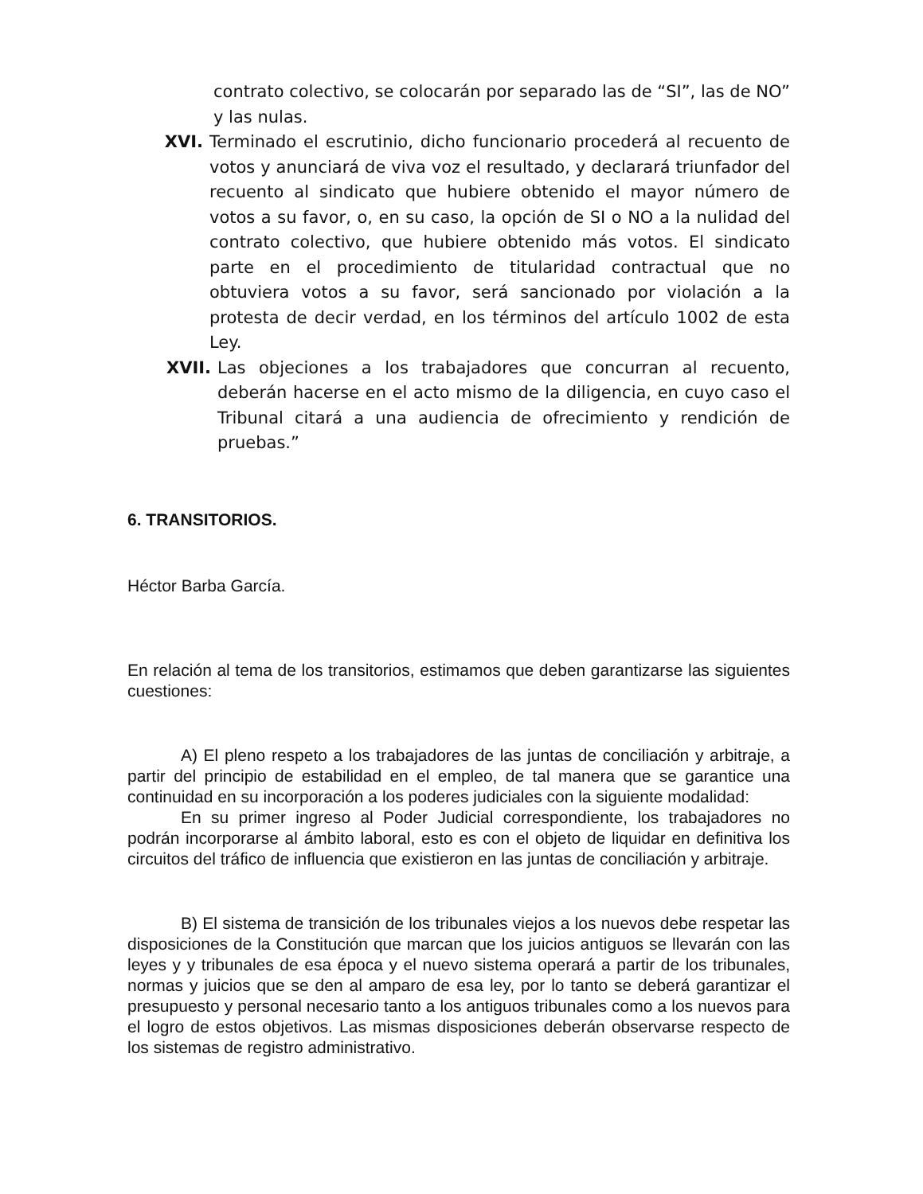contrato colectivo, se colocarán por separado las de “SI”, las de NO” y las nulas.
XVI. Terminado el escrutinio, dicho funcionario procederá al recuento de votos y anunciará de viva voz el resultado, y declarará triunfador del recuento al sindicato que hubiere obtenido el mayor número de votos a su favor, o, en su caso, la opción de SI o NO a la nulidad del contrato colectivo, que hubiere obtenido más votos. El sindicato parte en el procedimiento de titularidad contractual que no obtuviera votos a su favor, será sancionado por violación a la protesta de decir verdad, en los términos del artículo 1002 de esta Ley.
XVII. Las objeciones a los trabajadores que concurran al recuento, deberán hacerse en el acto mismo de la diligencia, en cuyo caso el Tribunal citará a una audiencia de ofrecimiento y rendición de pruebas.”
6. TRANSITORIOS.
Héctor Barba García.
En relación al tema de los transitorios, estimamos que deben garantizarse las siguientes cuestiones:
A) El pleno respeto a los trabajadores de las juntas de conciliación y arbitraje, a partir del principio de estabilidad en el empleo, de tal manera que se garantice una continuidad en su incorporación a los poderes judiciales con la siguiente modalidad:
En su primer ingreso al Poder Judicial correspondiente, los trabajadores no podrán incorporarse al ámbito laboral, esto es con el objeto de liquidar en definitiva los circuitos del tráfico de influencia que existieron en las juntas de conciliación y arbitraje.
B) El sistema de transición de los tribunales viejos a los nuevos debe respetar las disposiciones de la Constitución que marcan que los juicios antiguos se llevarán con las leyes y y tribunales de esa época y el nuevo sistema operará a partir de los tribunales, normas y juicios que se den al amparo de esa ley, por lo tanto se deberá garantizar el presupuesto y personal necesario tanto a los antiguos tribunales como a los nuevos para el logro de estos objetivos. Las mismas disposiciones deberán observarse respecto de los sistemas de registro administrativo.